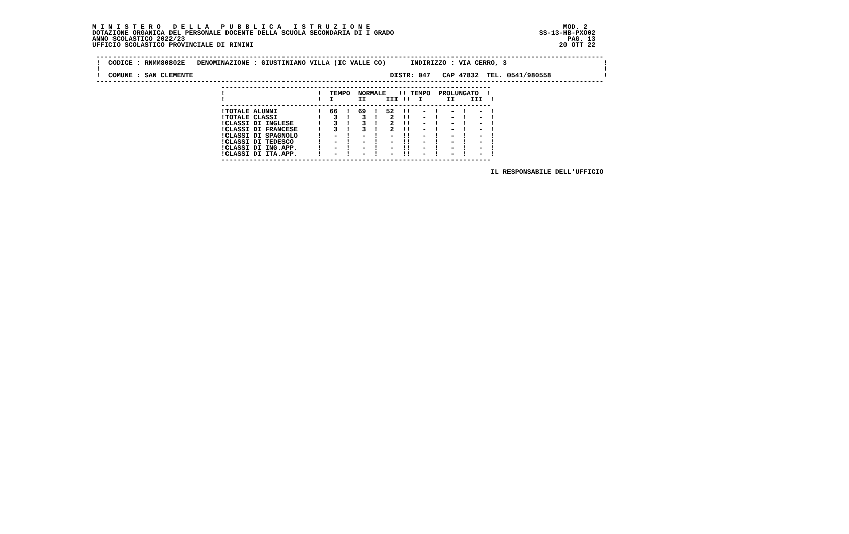M I N I S T E R O   D E L L A   P U B B L I C A   I S T R U Z I O N E                                                MOD. 2
DOTAZIONE ORGANICA DEL PERSONALE DOCENTE DELLA SCUOLA SECONDARIA DI I GRADO                                    SS-13-HB-PXO02
ANNO SCOLASTICO 2022/23                                                                                               PAG. 13
UFFICIO SCOLASTICO PROVINCIALE DI RIMINI                                                                            20 OTT 22

 ------------------------------------------------------------------------------------------------------------------------------
 !  CODICE : RNMM80802E   DENOMINAZIONE : GIUSTINIANO VILLA (IC VALLE CO)      INDIRIZZO : VIA CERRO, 3                        !
 !                                                                                                                             !
 !  COMUNE : SAN CLEMENTE                                                 DISTR: 047   CAP 47832  TEL. 0541/980558             !
 ------------------------------------------------------------------------------------------------------------------------------
                                -------------------------------------------------------------------
                                !                       !  TEMPO  NORMALE   !! TEMPO  PROLUNGATO  !
                                !                       !  I      II     III !!  I      II    III  !
                                -------------------------------------------------------------------
                                !TOTALE ALUNNI          !  66  !  69  !  52  !!   -  !   -  !   -  !
                                !TOTALE CLASSI          !   3  !   3  !   2  !!   -  !   -  !   -  !
                                !CLASSI DI INGLESE      !   3  !   3  !   2  !!   -  !   -  !   -  !
                                !CLASSI DI FRANCESE     !   3  !   3  !   2  !!   -  !   -  !   -  !
                                !CLASSI DI SPAGNOLO     !   -  !   -  !   -  !!   -  !   -  !   -  !
                                !CLASSI DI TEDESCO      !   -  !   -  !   -  !!   -  !   -  !   -  !
                                !CLASSI DI ING.APP.     !   -  !   -  !   -  !!   -  !   -  !   -  !
                                !CLASSI DI ITA.APP.     !   -  !   -  !   -  !!   -  !   -  !   -  !
                                -------------------------------------------------------------------

                                                                                                   IL RESPONSABILE DELL'UFFICIO